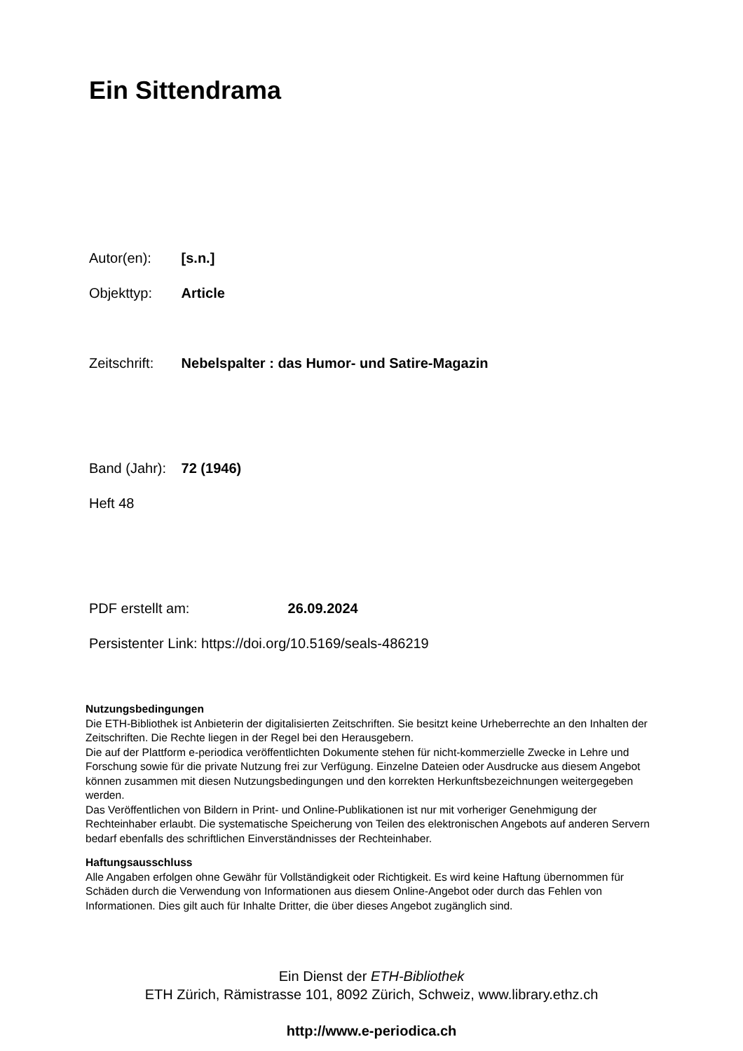Ein Sittendrama
Autor(en): [s.n.]
Objekttyp: Article
Zeitschrift: Nebelspalter : das Humor- und Satire-Magazin
Band (Jahr): 72 (1946)
Heft 48
PDF erstellt am: 26.09.2024
Persistenter Link: https://doi.org/10.5169/seals-486219
Nutzungsbedingungen
Die ETH-Bibliothek ist Anbieterin der digitalisierten Zeitschriften. Sie besitzt keine Urheberrechte an den Inhalten der Zeitschriften. Die Rechte liegen in der Regel bei den Herausgebern.
Die auf der Plattform e-periodica veröffentlichten Dokumente stehen für nicht-kommerzielle Zwecke in Lehre und Forschung sowie für die private Nutzung frei zur Verfügung. Einzelne Dateien oder Ausdrucke aus diesem Angebot können zusammen mit diesen Nutzungsbedingungen und den korrekten Herkunftsbezeichnungen weitergegeben werden.
Das Veröffentlichen von Bildern in Print- und Online-Publikationen ist nur mit vorheriger Genehmigung der Rechteinhaber erlaubt. Die systematische Speicherung von Teilen des elektronischen Angebots auf anderen Servern bedarf ebenfalls des schriftlichen Einverständnisses der Rechteinhaber.
Haftungsausschluss
Alle Angaben erfolgen ohne Gewähr für Vollständigkeit oder Richtigkeit. Es wird keine Haftung übernommen für Schäden durch die Verwendung von Informationen aus diesem Online-Angebot oder durch das Fehlen von Informationen. Dies gilt auch für Inhalte Dritter, die über dieses Angebot zugänglich sind.
Ein Dienst der ETH-Bibliothek
ETH Zürich, Rämistrasse 101, 8092 Zürich, Schweiz, www.library.ethz.ch
http://www.e-periodica.ch